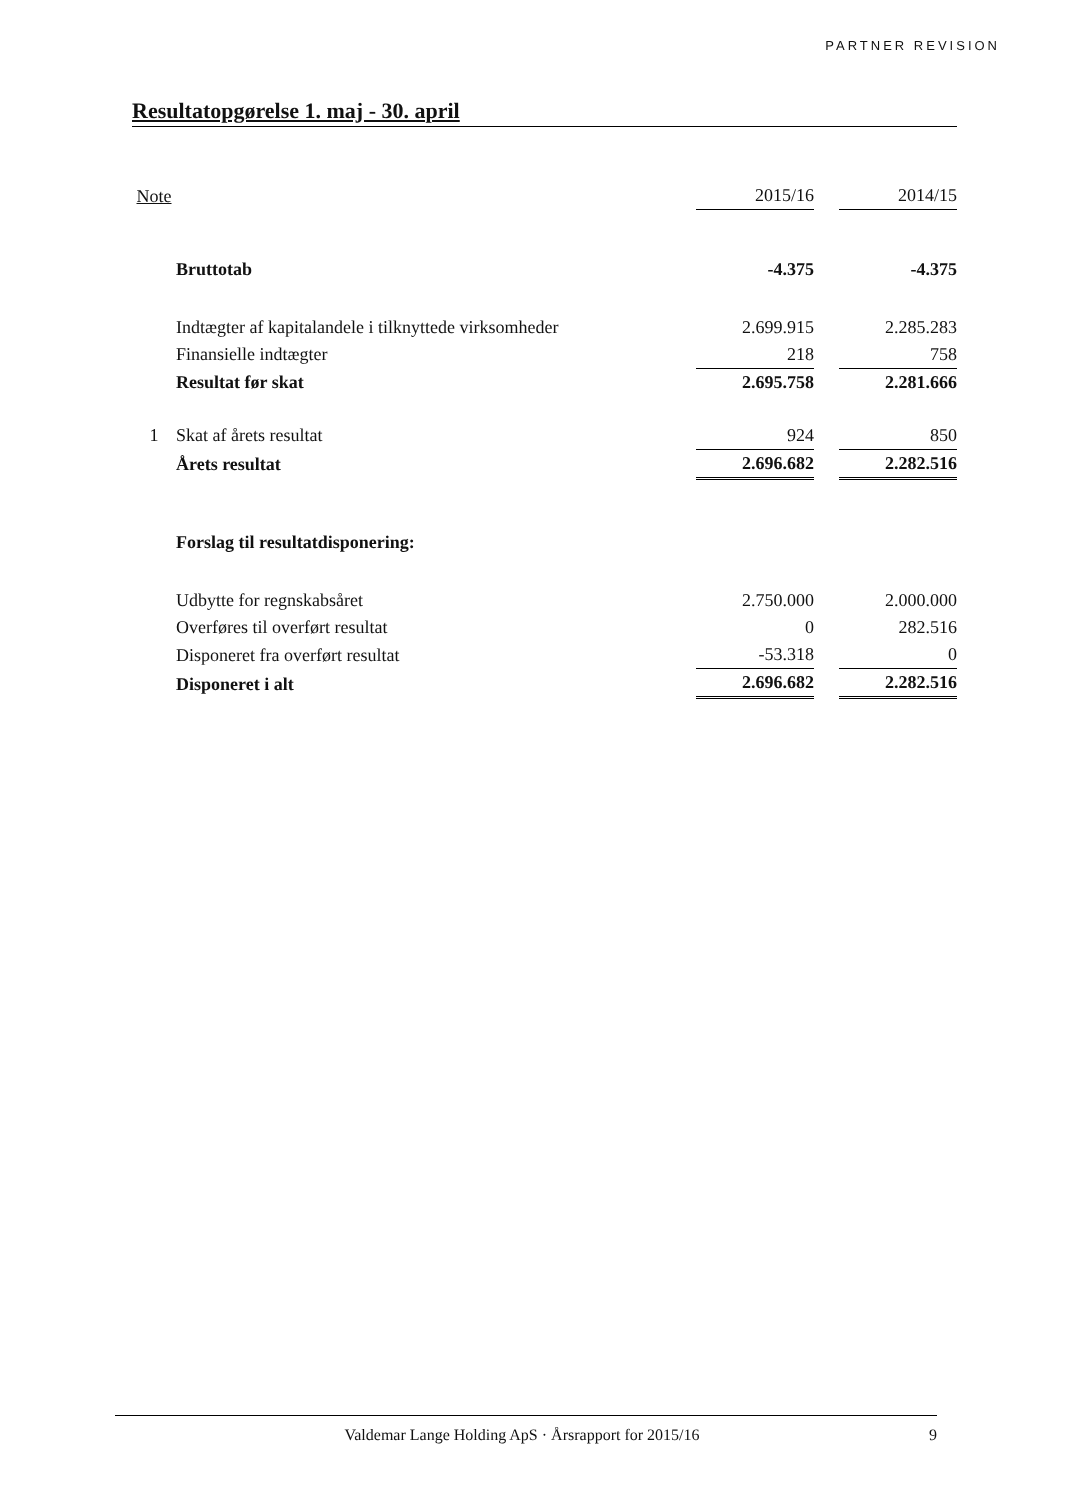PARTNER REVISION
Resultatopgørelse 1. maj - 30. april
| Note | | 2015/16 | | 2014/15 |
| | Bruttotab | -4.375 | | -4.375 |
| | Indtægter af kapitalandele i tilknyttede virksomheder | 2.699.915 | | 2.285.283 |
| | Finansielle indtægter | 218 | | 758 |
| | Resultat før skat | 2.695.758 | | 2.281.666 |
| 1 | Skat af årets resultat | 924 | | 850 |
| | Årets resultat | 2.696.682 | | 2.282.516 |
| | Forslag til resultatdisponering: | | | |
| | Udbytte for regnskabsåret | 2.750.000 | | 2.000.000 |
| | Overføres til overført resultat | 0 | | 282.516 |
| | Disponeret fra overført resultat | -53.318 | | 0 |
| | Disponeret i alt | 2.696.682 | | 2.282.516 |
Valdemar Lange Holding ApS · Årsrapport for 2015/16 9